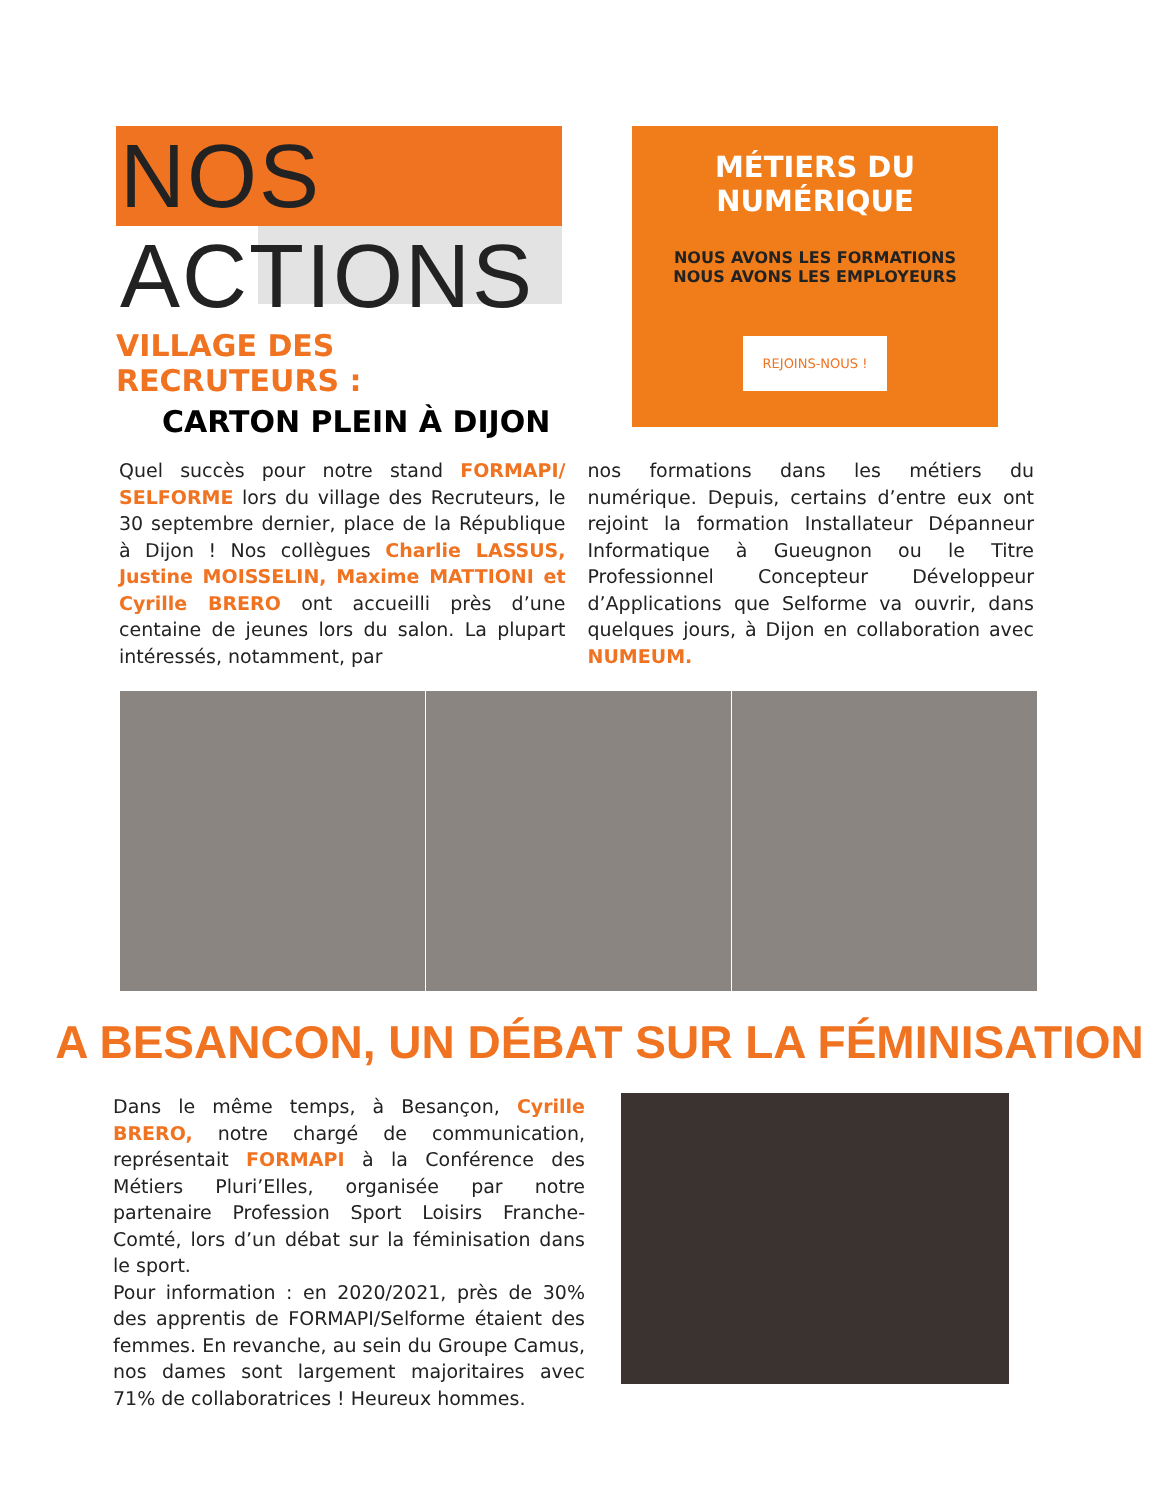NOS ACTIONS
VILLAGE DES RECRUTEURS :
CARTON PLEIN À DIJON
MÉTIERS DU NUMÉRIQUE
NOUS AVONS LES FORMATIONS
NOUS AVONS LES EMPLOYEURS
REJOINS-NOUS !
Quel succès pour notre stand FORMAPI/ SELFORME lors du village des Recruteurs, le 30 septembre dernier, place de la République à Dijon ! Nos collègues Charlie LASSUS, Justine MOISSELIN, Maxime MATTIONI et Cyrille BRERO ont accueilli près d’une centaine de jeunes lors du salon. La plupart intéressés, notamment, par
nos formations dans les métiers du numérique. Depuis, certains d’entre eux ont rejoint la formation Installateur Dépanneur Informatique à Gueugnon ou le Titre Professionnel Concepteur Développeur d’Applications que Selforme va ouvrir, dans quelques jours, à Dijon en collaboration avec NUMEUM.
A BESANCON, UN DÉBAT SUR LA FÉMINISATION
Dans le même temps, à Besançon, Cyrille BRERO, notre chargé de communication, représentait FORMAPI à la Conférence des Métiers Pluri’Elles, organisée par notre partenaire Profession Sport Loisirs Franche-Comté, lors d’un débat sur la féminisation dans le sport.
Pour information : en 2020/2021, près de 30% des apprentis de FORMAPI/Selforme étaient des femmes. En revanche, au sein du Groupe Camus, nos dames sont largement majoritaires avec 71% de collaboratrices ! Heureux hommes.